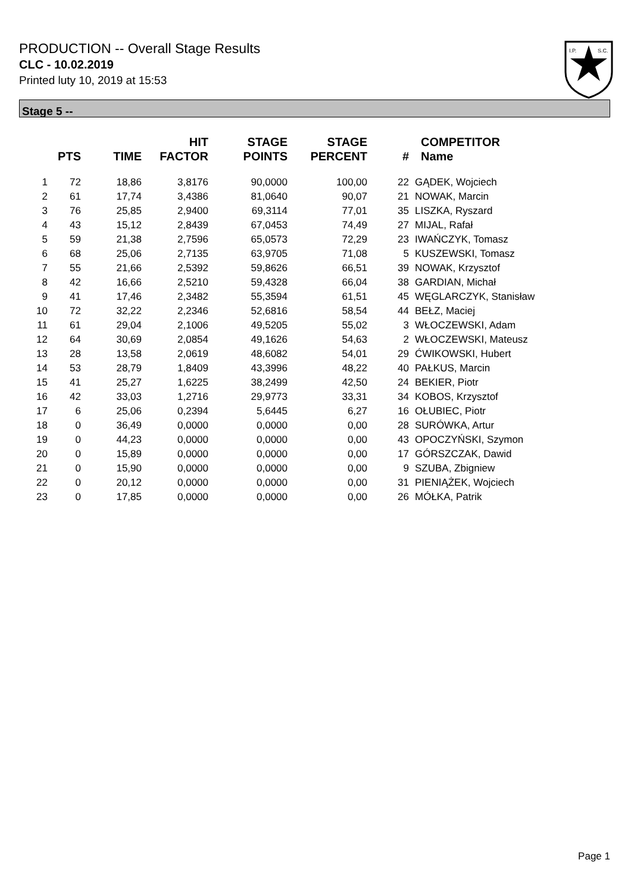PRODUCTION -- Overall Stage Results
CLC - 10.02.2019
Printed luty 10, 2019 at 15:53
I.P.
S.C.
Stage 5 --
| | PTS | TIME | HIT FACTOR | STAGE POINTS | STAGE PERCENT | # | COMPETITOR Name |
| --- | --- | --- | --- | --- | --- | --- | --- |
| 1 | 72 | 18,86 | 3,8176 | 90,0000 | 100,00 | 22 | GĄDEK, Wojciech |
| 2 | 61 | 17,74 | 3,4386 | 81,0640 | 90,07 | 21 | NOWAK, Marcin |
| 3 | 76 | 25,85 | 2,9400 | 69,3114 | 77,01 | 35 | LISZKA, Ryszard |
| 4 | 43 | 15,12 | 2,8439 | 67,0453 | 74,49 | 27 | MIJAL, Rafał |
| 5 | 59 | 21,38 | 2,7596 | 65,0573 | 72,29 | 23 | IWAŃCZYK, Tomasz |
| 6 | 68 | 25,06 | 2,7135 | 63,9705 | 71,08 | 5 | KUSZEWSKI, Tomasz |
| 7 | 55 | 21,66 | 2,5392 | 59,8626 | 66,51 | 39 | NOWAK, Krzysztof |
| 8 | 42 | 16,66 | 2,5210 | 59,4328 | 66,04 | 38 | GARDIAN, Michał |
| 9 | 41 | 17,46 | 2,3482 | 55,3594 | 61,51 | 45 | WĘGLARCZYK, Stanisław |
| 10 | 72 | 32,22 | 2,2346 | 52,6816 | 58,54 | 44 | BEŁZ, Maciej |
| 11 | 61 | 29,04 | 2,1006 | 49,5205 | 55,02 | 3 | WŁOCZEWSKI, Adam |
| 12 | 64 | 30,69 | 2,0854 | 49,1626 | 54,63 | 2 | WŁOCZEWSKI, Mateusz |
| 13 | 28 | 13,58 | 2,0619 | 48,6082 | 54,01 | 29 | ĆWIKOWSKI, Hubert |
| 14 | 53 | 28,79 | 1,8409 | 43,3996 | 48,22 | 40 | PAŁKUS, Marcin |
| 15 | 41 | 25,27 | 1,6225 | 38,2499 | 42,50 | 24 | BEKIER, Piotr |
| 16 | 42 | 33,03 | 1,2716 | 29,9773 | 33,31 | 34 | KOBOS, Krzysztof |
| 17 | 6 | 25,06 | 0,2394 | 5,6445 | 6,27 | 16 | OŁUBIEC, Piotr |
| 18 | 0 | 36,49 | 0,0000 | 0,0000 | 0,00 | 28 | SURÓWKA, Artur |
| 19 | 0 | 44,23 | 0,0000 | 0,0000 | 0,00 | 43 | OPOCZYŃSKI, Szymon |
| 20 | 0 | 15,89 | 0,0000 | 0,0000 | 0,00 | 17 | GÓRSZCZAK, Dawid |
| 21 | 0 | 15,90 | 0,0000 | 0,0000 | 0,00 | 9 | SZUBA, Zbigniew |
| 22 | 0 | 20,12 | 0,0000 | 0,0000 | 0,00 | 31 | PIENIĄŻEK, Wojciech |
| 23 | 0 | 17,85 | 0,0000 | 0,0000 | 0,00 | 26 | MÓŁKA, Patrik |
Page 1